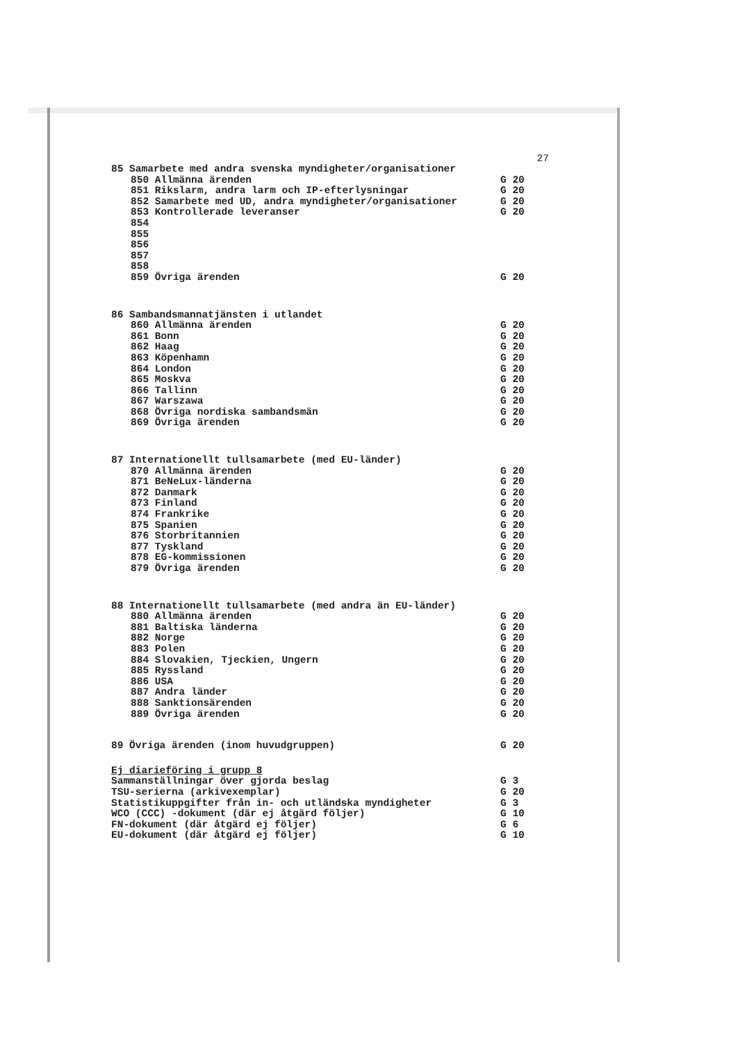27
| 85 Samarbete med andra svenska myndigheter/organisationer | |
| 850 Allmänna ärenden | G 20 |
| 851 Rikslarm, andra larm och IP-efterlysningar | G 20 |
| 852 Samarbete med UD, andra myndigheter/organisationer | G 20 |
| 853 Kontrollerade leveranser | G 20 |
| 854 | |
| 855 | |
| 856 | |
| 857 | |
| 858 | |
| 859 Övriga ärenden | G 20 |
| 86 Sambandsmannatjänsten i utlandet | |
| 860 Allmänna ärenden | G 20 |
| 861 Bonn | G 20 |
| 862 Haag | G 20 |
| 863 Köpenhamn | G 20 |
| 864 London | G 20 |
| 865 Moskva | G 20 |
| 866 Tallinn | G 20 |
| 867 Warszawa | G 20 |
| 868 Övriga nordiska sambandsmän | G 20 |
| 869 Övriga ärenden | G 20 |
| 87 Internationellt tullsamarbete (med EU-länder) | |
| 870 Allmänna ärenden | G 20 |
| 871 BeNeLux-länderna | G 20 |
| 872 Danmark | G 20 |
| 873 Finland | G 20 |
| 874 Frankrike | G 20 |
| 875 Spanien | G 20 |
| 876 Storbritannien | G 20 |
| 877 Tyskland | G 20 |
| 878 EG-kommissionen | G 20 |
| 879 Övriga ärenden | G 20 |
| 88 Internationellt tullsamarbete (med andra än EU-länder) | |
| 880 Allmänna ärenden | G 20 |
| 881 Baltiska länderna | G 20 |
| 882 Norge | G 20 |
| 883 Polen | G 20 |
| 884 Slovakien, Tjeckien, Ungern | G 20 |
| 885 Ryssland | G 20 |
| 886 USA | G 20 |
| 887 Andra länder | G 20 |
| 888 Sanktionsärenden | G 20 |
| 889 Övriga ärenden | G 20 |
| 89 Övriga ärenden (inom huvudgruppen) | G 20 |
| Ej diarieföring i grupp 8 | |
| Sammanställningar över gjorda beslag | G 3 |
| TSU-serierna (arkivexemplar) | G 20 |
| Statistikuppgifter från in- och utländska myndigheter | G 3 |
| WCO (CCC) -dokument (där ej åtgärd följer) | G 10 |
| FN-dokument (där åtgärd ej följer) | G 6 |
| EU-dokument (där åtgärd ej följer) | G 10 |